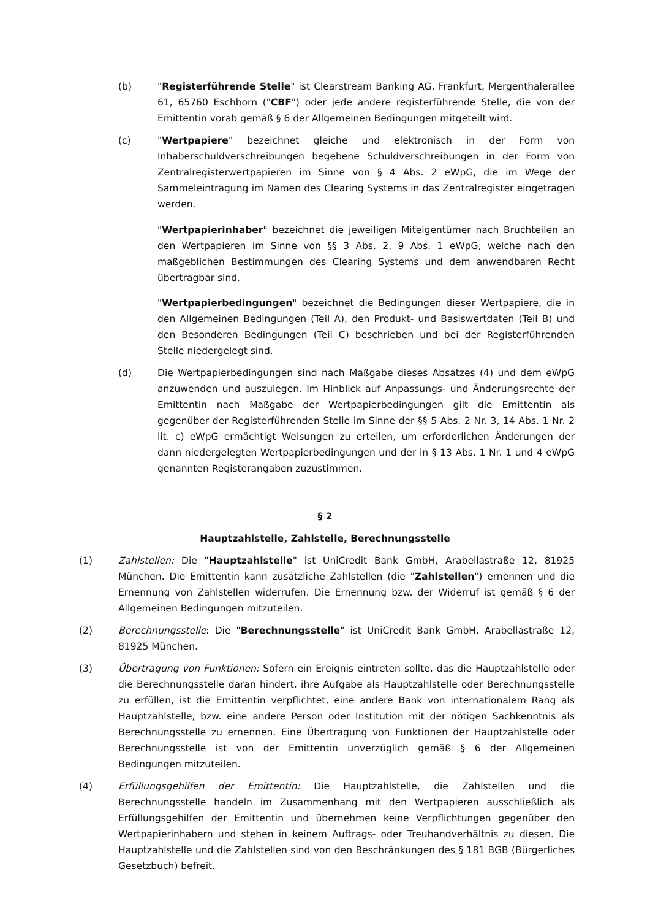(b) "Registerführende Stelle" ist Clearstream Banking AG, Frankfurt, Mergenthalerallee 61, 65760 Eschborn ("CBF") oder jede andere registerführende Stelle, die von der Emittentin vorab gemäß § 6 der Allgemeinen Bedingungen mitgeteilt wird.
(c) "Wertpapiere" bezeichnet gleiche und elektronisch in der Form von Inhaberschuldverschreibungen begebene Schuldverschreibungen in der Form von Zentralregisterwertpapieren im Sinne von § 4 Abs. 2 eWpG, die im Wege der Sammeleintragung im Namen des Clearing Systems in das Zentralregister eingetragen werden.
"Wertpapierinhaber" bezeichnet die jeweiligen Miteigentümer nach Bruchteilen an den Wertpapieren im Sinne von §§ 3 Abs. 2, 9 Abs. 1 eWpG, welche nach den maßgeblichen Bestimmungen des Clearing Systems und dem anwendbaren Recht übertragbar sind.
"Wertpapierbedingungen" bezeichnet die Bedingungen dieser Wertpapiere, die in den Allgemeinen Bedingungen (Teil A), den Produkt- und Basiswertdaten (Teil B) und den Besonderen Bedingungen (Teil C) beschrieben und bei der Registerführenden Stelle niedergelegt sind.
(d) Die Wertpapierbedingungen sind nach Maßgabe dieses Absatzes (4) und dem eWpG anzuwenden und auszulegen. Im Hinblick auf Anpassungs- und Änderungsrechte der Emittentin nach Maßgabe der Wertpapierbedingungen gilt die Emittentin als gegenüber der Registerführenden Stelle im Sinne der §§ 5 Abs. 2 Nr. 3, 14 Abs. 1 Nr. 2 lit. c) eWpG ermächtigt Weisungen zu erteilen, um erforderlichen Änderungen der dann niedergelegten Wertpapierbedingungen und der in § 13 Abs. 1 Nr. 1 und 4 eWpG genannten Registerangaben zuzustimmen.
§ 2
Hauptzahlstelle, Zahlstelle, Berechnungsstelle
(1) Zahlstellen: Die "Hauptzahlstelle" ist UniCredit Bank GmbH, Arabellastraße 12, 81925 München. Die Emittentin kann zusätzliche Zahlstellen (die "Zahlstellen") ernennen und die Ernennung von Zahlstellen widerrufen. Die Ernennung bzw. der Widerruf ist gemäß § 6 der Allgemeinen Bedingungen mitzuteilen.
(2) Berechnungsstelle: Die "Berechnungsstelle" ist UniCredit Bank GmbH, Arabellastraße 12, 81925 München.
(3) Übertragung von Funktionen: Sofern ein Ereignis eintreten sollte, das die Hauptzahlstelle oder die Berechnungsstelle daran hindert, ihre Aufgabe als Hauptzahlstelle oder Berechnungsstelle zu erfüllen, ist die Emittentin verpflichtet, eine andere Bank von internationalem Rang als Hauptzahlstelle, bzw. eine andere Person oder Institution mit der nötigen Sachkenntnis als Berechnungsstelle zu ernennen. Eine Übertragung von Funktionen der Hauptzahlstelle oder Berechnungsstelle ist von der Emittentin unverzüglich gemäß § 6 der Allgemeinen Bedingungen mitzuteilen.
(4) Erfüllungsgehilfen der Emittentin: Die Hauptzahlstelle, die Zahlstellen und die Berechnungsstelle handeln im Zusammenhang mit den Wertpapieren ausschließlich als Erfüllungsgehilfen der Emittentin und übernehmen keine Verpflichtungen gegenüber den Wertpapierinhabern und stehen in keinem Auftrags- oder Treuhandverhältnis zu diesen. Die Hauptzahlstelle und die Zahlstellen sind von den Beschränkungen des § 181 BGB (Bürgerliches Gesetzbuch) befreit.